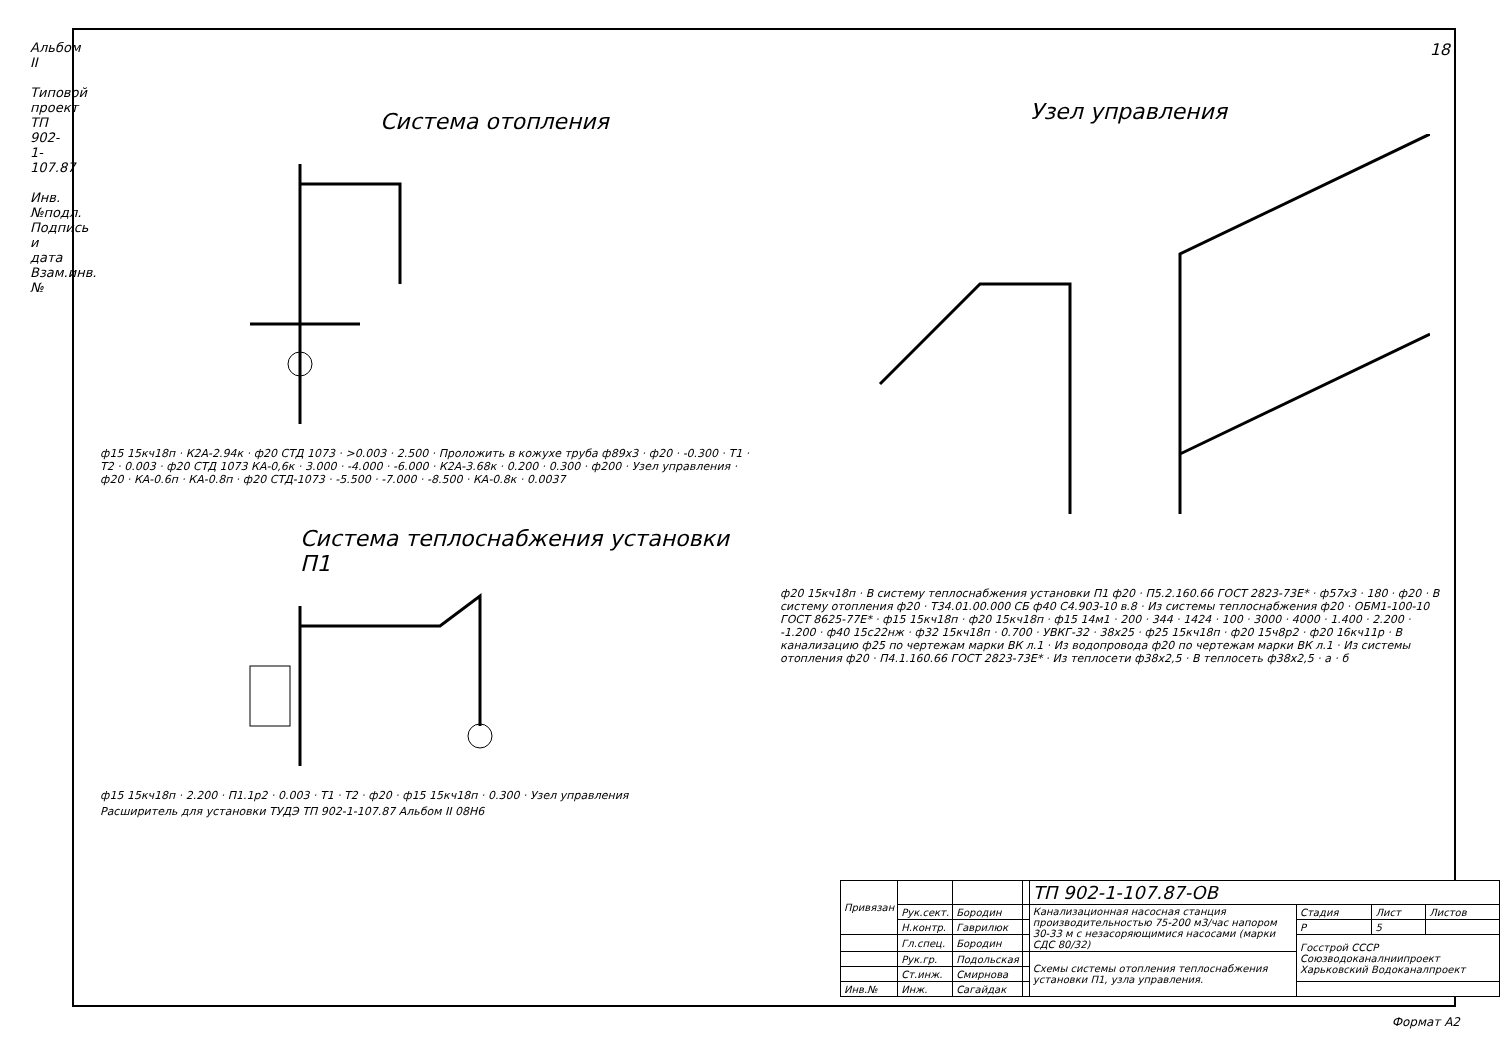Альбом II
Типовой проект ТП 902-1-107.87
Инв.№подл. Подпись и дата Взам.инв.№
18
Система отопления
ф15 15кч18п · К2А-2.94к · ф20 СТД 1073 · >0.003 · 2.500 · Проложить в кожухе труба ф89х3 · ф20 · -0.300 · Т1 · Т2 · 0.003 · ф20 СТД 1073 КА-0,6к · 3.000 · -4.000 · -6.000 · К2А-3.68к · 0.200 · 0.300 · ф200 · Узел управления · ф20 · КА-0.6п · КА-0.8п · ф20 СТД-1073 · -5.500 · -7.000 · -8.500 · КА-0.8к · 0.0037
Система теплоснабжения установки П1
ф15 15кч18п · 2.200 · П1.1р2 · 0.003 · Т1 · Т2 · ф20 · ф15 15кч18п · 0.300 · Узел управления
Расширитель для установки ТУДЭ ТП 902-1-107.87 Альбом II 08Н6
Узел управления
ф20 15кч18п · В систему теплоснабжения установки П1 ф20 · П5.2.160.66 ГОСТ 2823-73Е* · ф57х3 · 180 · ф20 · В систему отопления ф20 · Т34.01.00.000 СБ ф40 С4.903-10 в.8 · Из системы теплоснабжения ф20 · ОБМ1-100-10 ГОСТ 8625-77Е* · ф15 15кч18п · ф20 15кч18п · ф15 14м1 · 200 · 344 · 1424 · 100 · 3000 · 4000 · 1.400 · 2.200 · -1.200 · ф40 15с22нж · ф32 15кч18п · 0.700 · УВКГ-32 · 38х25 · ф25 15кч18п · ф20 15ч8р2 · ф20 16кч11р · В канализацию ф25 по чертежам марки ВК л.1 · Из водопровода ф20 по чертежам марки ВК л.1 · Из системы отопления ф20 · П4.1.160.66 ГОСТ 2823-73Е* · Из теплосети ф38х2,5 · В теплосеть ф38х2,5 · а · б
| Привязан | | | | ТП 902-1-107.87-ОВ | | | |
| | Рук.сект. | Бородин | | Канализационная насосная станция производительностью 75-200 м3/час напором 30-33 м с незасоряющимися насосами (марки СДС 80/32) | Стадия | Лист | Листов |
| | Н.контр. | Гаврилюк | | | Р | 5 | |
| | Гл.спец. | Бородин | | | Госстрой СССР Союзводоканалниипроект Харьковский Водоканалпроект | | |
| | Рук.гр. | Подольская | | Схемы системы отопления теплоснабжения установки П1, узла управления. | | | |
| | Ст.инж. | Смирнова | | | | | |
| Инв.№ | Инж. | Сагайдак | | | | | |
Формат А2